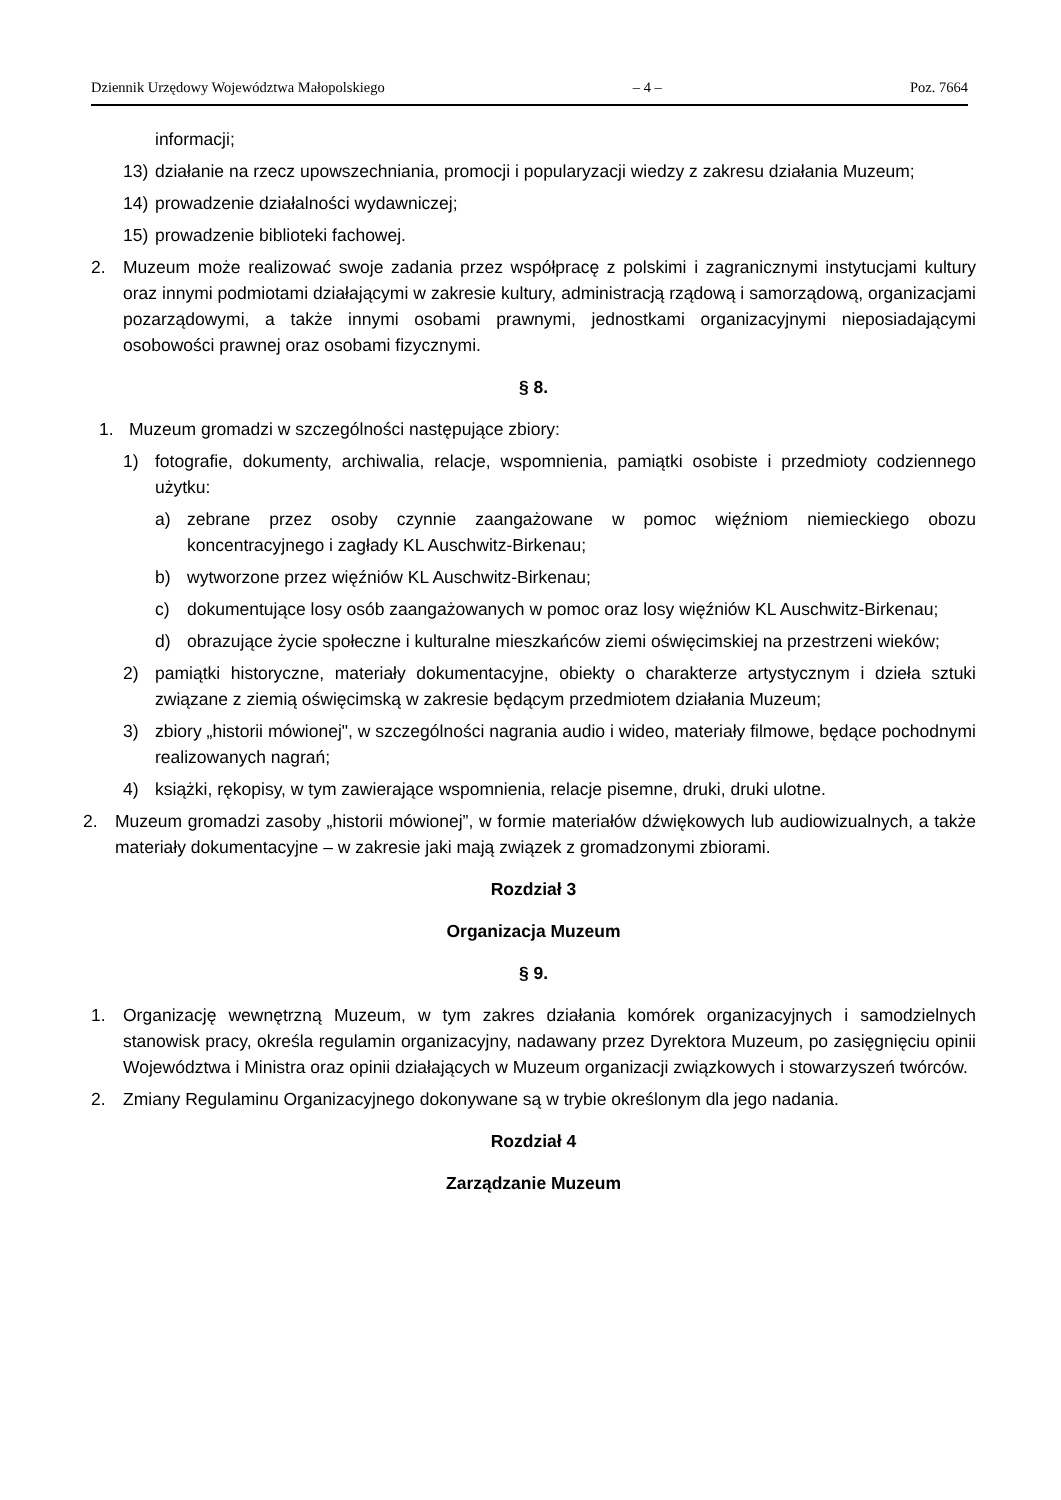Dziennik Urzędowy Województwa Małopolskiego – 4 – Poz. 7664
informacji;
13) działanie na rzecz upowszechniania, promocji i popularyzacji wiedzy z zakresu działania Muzeum;
14) prowadzenie działalności wydawniczej;
15) prowadzenie biblioteki fachowej.
2. Muzeum może realizować swoje zadania przez współpracę z polskimi i zagranicznymi instytucjami kultury oraz innymi podmiotami działającymi w zakresie kultury, administracją rządową i samorządową, organizacjami pozarządowymi, a także innymi osobami prawnymi, jednostkami organizacyjnymi nieposiadającymi osobowości prawnej oraz osobami fizycznymi.
§ 8.
1. Muzeum gromadzi w szczególności następujące zbiory:
1) fotografie, dokumenty, archiwalia, relacje, wspomnienia, pamiątki osobiste i przedmioty codziennego użytku:
a) zebrane przez osoby czynnie zaangażowane w pomoc więźniom niemieckiego obozu koncentracyjnego i zagłady KL Auschwitz-Birkenau;
b) wytworzone przez więźniów KL Auschwitz-Birkenau;
c) dokumentujące losy osób zaangażowanych w pomoc oraz losy więźniów KL Auschwitz-Birkenau;
d) obrazujące życie społeczne i kulturalne mieszkańców ziemi oświęcimskiej na przestrzeni wieków;
2) pamiątki historyczne, materiały dokumentacyjne, obiekty o charakterze artystycznym i dzieła sztuki związane z ziemią oświęcimską w zakresie będącym przedmiotem działania Muzeum;
3) zbiory „historii mówionej", w szczególności nagrania audio i wideo, materiały filmowe, będące pochodnymi realizowanych nagrań;
4) książki, rękopisy, w tym zawierające wspomnienia, relacje pisemne, druki, druki ulotne.
2. Muzeum gromadzi zasoby „historii mówionej”, w formie materiałów dźwiękowych lub audiowizualnych, a także materiały dokumentacyjne – w zakresie jaki mają związek z gromadzonymi zbiorami.
Rozdział 3
Organizacja Muzeum
§ 9.
1. Organizację wewnętrzną Muzeum, w tym zakres działania komórek organizacyjnych i samodzielnych stanowisk pracy, określa regulamin organizacyjny, nadawany przez Dyrektora Muzeum, po zasięgnięciu opinii Województwa i Ministra oraz opinii działających w Muzeum organizacji związkowych i stowarzyszeń twórców.
2. Zmiany Regulaminu Organizacyjnego dokonywane są w trybie określonym dla jego nadania.
Rozdział 4
Zarządzanie Muzeum